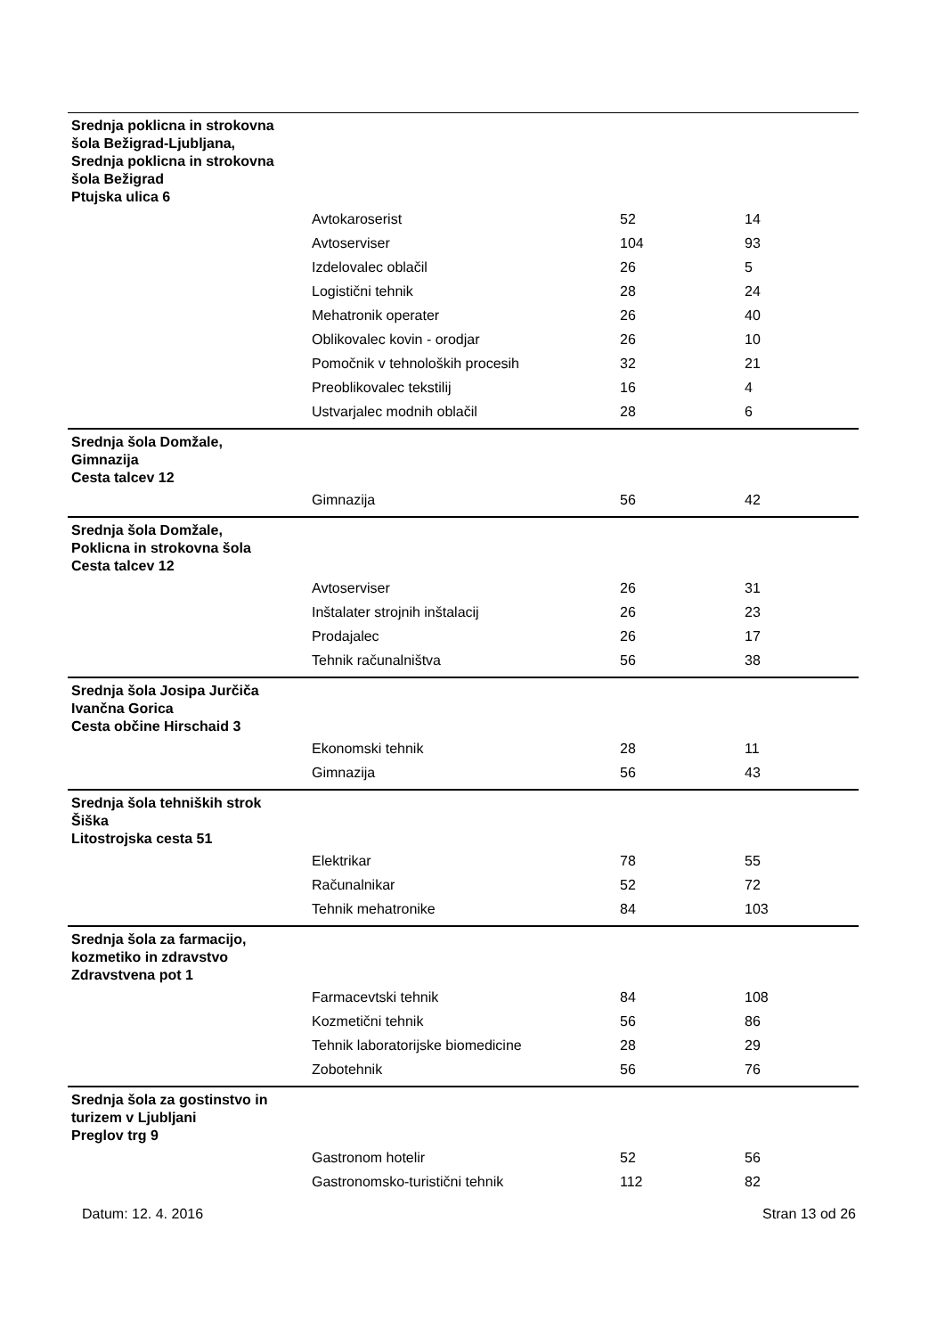| Srednja poklicna in strokovna šola Bežigrad-Ljubljana, Srednja poklicna in strokovna šola Bežigrad Ptujska ulica 6 | | | |
| | Avtokaroserist | 52 | 14 |
| | Avtoserviser | 104 | 93 |
| | Izdelovalec oblačil | 26 | 5 |
| | Logistični tehnik | 28 | 24 |
| | Mehatronik operater | 26 | 40 |
| | Oblikovalec kovin - orodjar | 26 | 10 |
| | Pomočnik v tehnoloških procesih | 32 | 21 |
| | Preoblikovalec tekstilij | 16 | 4 |
| | Ustvarjalec modnih oblačil | 28 | 6 |
| Srednja šola Domžale, Gimnazija Cesta talcev 12 | | | |
| | Gimnazija | 56 | 42 |
| Srednja šola Domžale, Poklicna in strokovna šola Cesta talcev 12 | | | |
| | Avtoserviser | 26 | 31 |
| | Inštalater strojnih inštalacij | 26 | 23 |
| | Prodajalec | 26 | 17 |
| | Tehnik računalništva | 56 | 38 |
| Srednja šola Josipa Jurčiča Ivančna Gorica Cesta občine Hirschaid 3 | | | |
| | Ekonomski tehnik | 28 | 11 |
| | Gimnazija | 56 | 43 |
| Srednja šola tehniških strok Šiška Litostrojska cesta 51 | | | |
| | Elektrikar | 78 | 55 |
| | Računalnikar | 52 | 72 |
| | Tehnik mehatronike | 84 | 103 |
| Srednja šola za farmacijo, kozmetiko in zdravstvo Zdravstvena pot 1 | | | |
| | Farmacevtski tehnik | 84 | 108 |
| | Kozmetični tehnik | 56 | 86 |
| | Tehnik laboratorijske biomedicine | 28 | 29 |
| | Zobotehnik | 56 | 76 |
| Srednja šola za gostinstvo in turizem v Ljubljani Preglov trg 9 | | | |
| | Gastronom hotelir | 52 | 56 |
| | Gastronomsko-turistični tehnik | 112 | 82 |
Datum: 12. 4. 2016 Stran 13 od 26